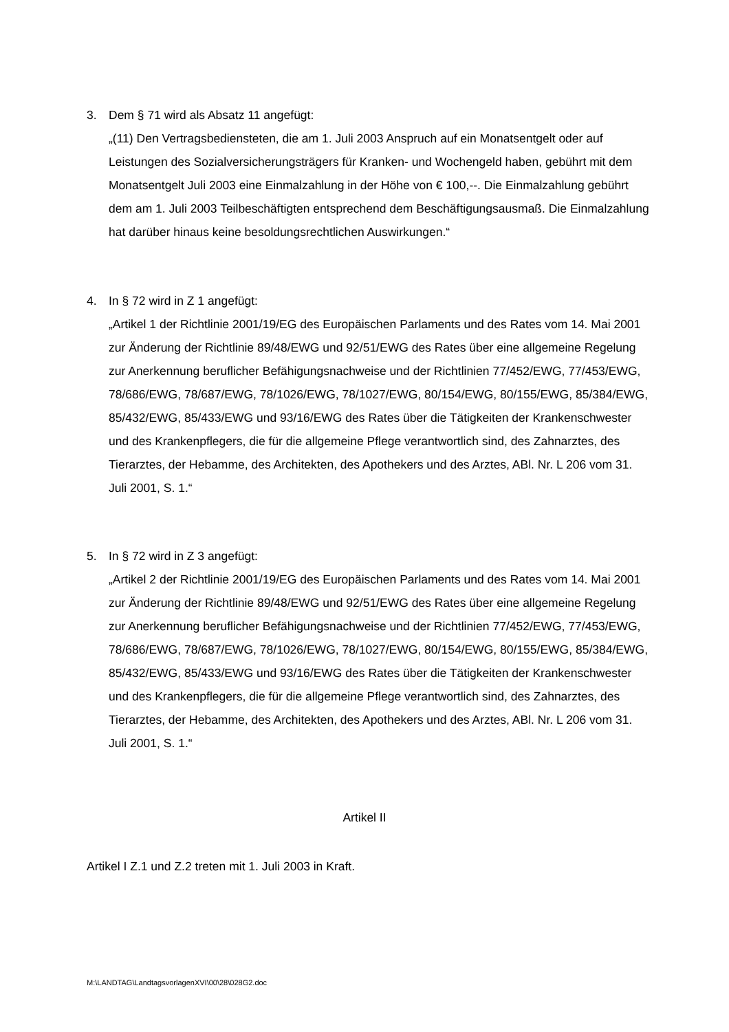3. Dem § 71 wird als Absatz 11 angefügt:
„(11) Den Vertragsbediensteten, die am 1. Juli 2003 Anspruch auf ein Monatsentgelt oder auf Leistungen des Sozialversicherungsträgers für Kranken- und Wochengeld haben, gebührt mit dem Monatsentgelt Juli 2003 eine Einmalzahlung in der Höhe von € 100,--. Die Einmalzahlung gebührt dem am 1. Juli 2003 Teilbeschäftigten entsprechend dem Beschäftigungsausmaß. Die Einmalzahlung hat darüber hinaus keine besoldungsrechtlichen Auswirkungen.“
4. In § 72 wird in Z 1 angefügt:
„Artikel 1 der Richtlinie 2001/19/EG des Europäischen Parlaments und des Rates vom 14. Mai 2001 zur Änderung der Richtlinie 89/48/EWG und 92/51/EWG des Rates über eine allgemeine Regelung zur Anerkennung beruflicher Befähigungsnachweise und der Richtlinien 77/452/EWG, 77/453/EWG, 78/686/EWG, 78/687/EWG, 78/1026/EWG, 78/1027/EWG, 80/154/EWG, 80/155/EWG, 85/384/EWG, 85/432/EWG, 85/433/EWG und 93/16/EWG des Rates über die Tätigkeiten der Krankenschwester und des Krankenpflegers, die für die allgemeine Pflege verantwortlich sind, des Zahnarztes, des Tierarztes, der Hebamme, des Architekten, des Apothekers und des Arztes, ABl. Nr. L 206 vom 31. Juli 2001, S. 1.“
5. In § 72 wird in Z 3 angefügt:
„Artikel 2 der Richtlinie 2001/19/EG des Europäischen Parlaments und des Rates vom 14. Mai 2001 zur Änderung der Richtlinie 89/48/EWG und 92/51/EWG des Rates über eine allgemeine Regelung zur Anerkennung beruflicher Befähigungsnachweise und der Richtlinien 77/452/EWG, 77/453/EWG, 78/686/EWG, 78/687/EWG, 78/1026/EWG, 78/1027/EWG, 80/154/EWG, 80/155/EWG, 85/384/EWG, 85/432/EWG, 85/433/EWG und 93/16/EWG des Rates über die Tätigkeiten der Krankenschwester und des Krankenpflegers, die für die allgemeine Pflege verantwortlich sind, des Zahnarztes, des Tierarztes, der Hebamme, des Architekten, des Apothekers und des Arztes, ABl. Nr. L 206 vom 31. Juli 2001, S. 1.“
Artikel II
Artikel I Z.1 und Z.2 treten mit 1. Juli 2003 in Kraft.
M:\LANDTAG\LandtagsvorlagenXVI\00\28\028G2.doc